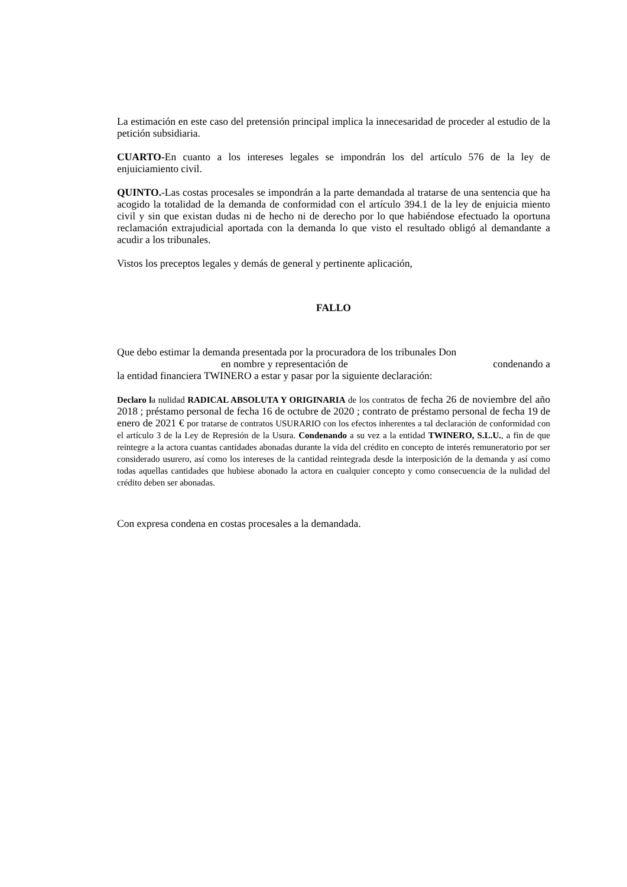La estimación en este caso del pretensión principal implica la innecesaridad de proceder al estudio de la petición subsidiaria.
CUARTO-En cuanto a los intereses legales se impondrán los del artículo 576 de la ley de enjuiciamiento civil.
QUINTO.-Las costas procesales se impondrán a la parte demandada al tratarse de una sentencia que ha acogido la totalidad de la demanda de conformidad con el artículo 394.1 de la ley de enjuicia miento civil y sin que existan dudas ni de hecho ni de derecho por lo que habiéndose efectuado la oportuna reclamación extrajudicial aportada con la demanda lo que visto el resultado obligó al demandante a acudir a los tribunales.
Vistos los preceptos legales y demás de general y pertinente aplicación,
FALLO
Que debo estimar la demanda presentada por la procuradora de los tribunales Don
en nombre y representación de condenando a
la entidad financiera TWINERO a estar y pasar por la siguiente declaración:
Declaro la nulidad RADICAL ABSOLUTA Y ORIGINARIA de los contratos de fecha 26 de noviembre del año 2018 ; préstamo personal de fecha 16 de octubre de 2020 ; contrato de préstamo personal de fecha 19 de enero de 2021 € por tratarse de contratos USURARIO con los efectos inherentes a tal declaración de conformidad con el artículo 3 de la Ley de Represión de la Usura. Condenando a su vez a la entidad TWINERO, S.L.U., a fin de que reintegre a la actora cuantas cantidades abonadas durante la vida del crédito en concepto de interés remuneratorio por ser considerado usurero, así como los intereses de la cantidad reintegrada desde la interposición de la demanda y así como todas aquellas cantidades que hubiese abonado la actora en cualquier concepto y como consecuencia de la nulidad del crédito deben ser abonadas.
Con expresa condena en costas procesales a la demandada.